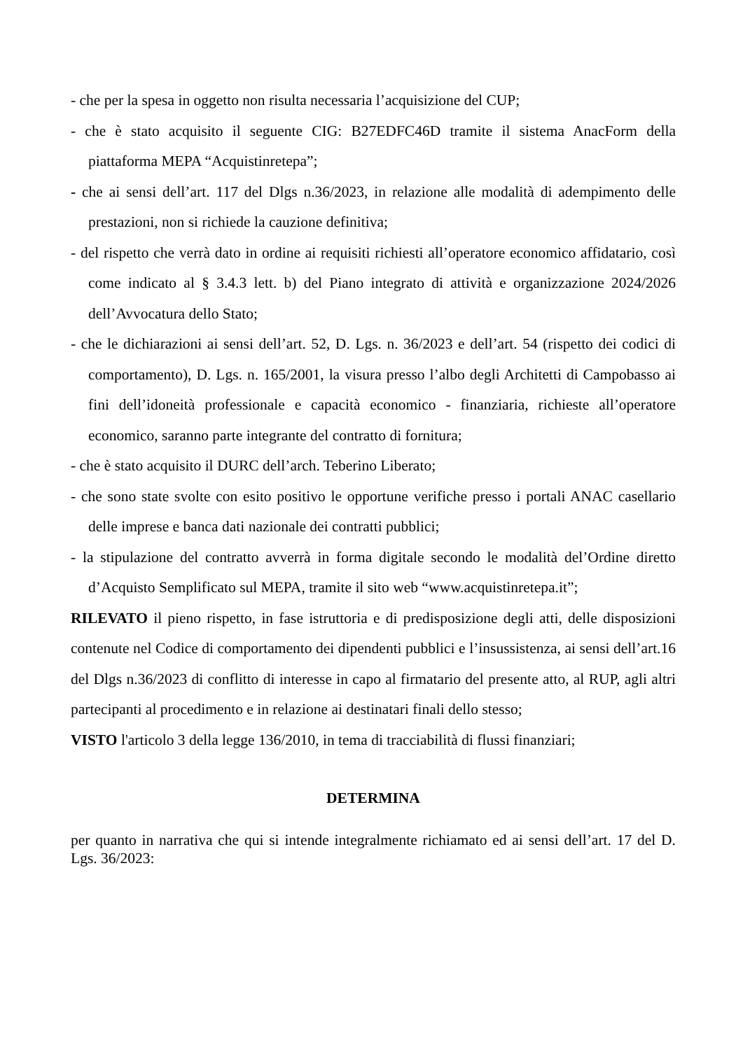- che per la spesa in oggetto non risulta necessaria l’acquisizione del CUP;
- che è stato acquisito il seguente CIG: B27EDFC46D tramite il sistema AnacForm della piattaforma MEPA “Acquistinretepa”;
- che ai sensi dell’art. 117 del Dlgs n.36/2023, in relazione alle modalità di adempimento delle prestazioni, non si richiede la cauzione definitiva;
- del rispetto che verrà dato in ordine ai requisiti richiesti all’operatore economico affidatario, così come indicato al § 3.4.3 lett. b) del Piano integrato di attività e organizzazione 2024/2026 dell’Avvocatura dello Stato;
- che le dichiarazioni ai sensi dell’art. 52, D. Lgs. n. 36/2023 e dell’art. 54 (rispetto dei codici di comportamento), D. Lgs. n. 165/2001, la visura presso l’albo degli Architetti di Campobasso ai fini dell’idoneità professionale e capacità economico - finanziaria, richieste all’operatore economico, saranno parte integrante del contratto di fornitura;
- che è stato acquisito il DURC dell’arch. Teberino Liberato;
- che sono state svolte con esito positivo le opportune verifiche presso i portali ANAC casellario delle imprese e banca dati nazionale dei contratti pubblici;
- la stipulazione del contratto avverrà in forma digitale secondo le modalità del’Ordine diretto d’Acquisto Semplificato sul MEPA, tramite il sito web “www.acquistinretepa.it”;
RILEVATO il pieno rispetto, in fase istruttoria e di predisposizione degli atti, delle disposizioni contenute nel Codice di comportamento dei dipendenti pubblici e l’insussistenza, ai sensi dell’art.16 del Dlgs n.36/2023 di conflitto di interesse in capo al firmatario del presente atto, al RUP, agli altri partecipanti al procedimento e in relazione ai destinatari finali dello stesso;
VISTO l'articolo 3 della legge 136/2010, in tema di tracciabilità di flussi finanziari;
DETERMINA
per quanto in narrativa che qui si intende integralmente richiamato ed ai sensi dell’art. 17 del D. Lgs. 36/2023: